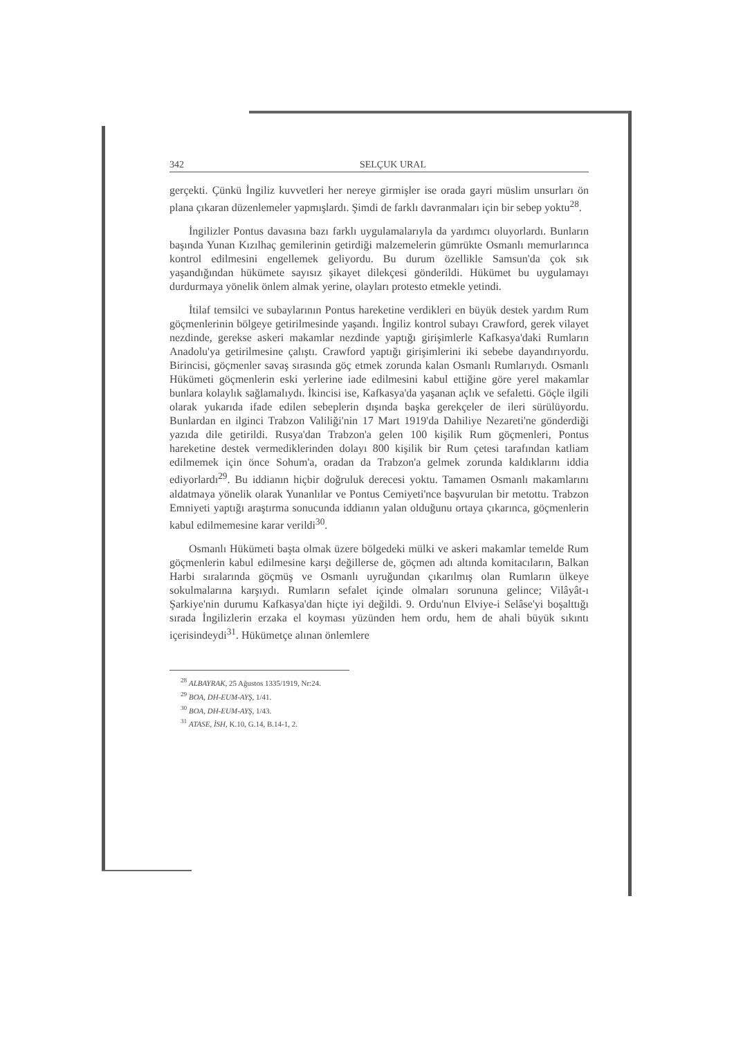342 SELÇUK URAL
gerçekti. Çünkü İngiliz kuvvetleri her nereye girmişler ise orada gayri müslim unsurları ön plana çıkaran düzenlemeler yapmışlardı. Şimdi de farklı davranmaları için bir sebep yoktu<sup>28</sup>.
İngilizler Pontus davasına bazı farklı uygulamalarıyla da yardımcı oluyorlardı. Bunların başında Yunan Kızılhaç gemilerinin getirdiği malzemelerin gümrükte Osmanlı memurlarınca kontrol edilmesini engellemek geliyordu. Bu durum özellikle Samsun'da çok sık yaşandığından hükümete sayısız şikayet dilekçesi gönderildi. Hükümet bu uygulamayı durdurmaya yönelik önlem almak yerine, olayları protesto etmekle yetindi.
İtilaf temsilci ve subaylarının Pontus hareketine verdikleri en büyük destek yardım Rum göçmenlerinin bölgeye getirilmesinde yaşandı. İngiliz kontrol subayı Crawford, gerek vilayet nezdinde, gerekse askeri makamlar nezdinde yaptığı girişimlerle Kafkasya'daki Rumların Anadolu'ya getirilmesine çalıştı. Crawford yaptığı girişimlerini iki sebebe dayandırıyordu. Birincisi, göçmenler savaş sırasında göç etmek zorunda kalan Osmanlı Rumlarıydı. Osmanlı Hükümeti göçmenlerin eski yerlerine iade edilmesini kabul ettiğine göre yerel makamlar bunlara kolaylık sağlamalıydı. İkincisi ise, Kafkasya'da yaşanan açlık ve sefaletti. Göçle ilgili olarak yukarıda ifade edilen sebeplerin dışında başka gerekçeler de ileri sürülüyordu. Bunlardan en ilginci Trabzon Valiliği'nin 17 Mart 1919'da Dahiliye Nezareti'ne gönderdiği yazıda dile getirildi. Rusya'dan Trabzon'a gelen 100 kişilik Rum göçmenleri, Pontus hareketine destek vermediklerinden dolayı 800 kişilik bir Rum çetesi tarafından katliam edilmemek için önce Sohum'a, oradan da Trabzon'a gelmek zorunda kaldıklarını iddia ediyorlardı<sup>29</sup>. Bu iddianın hiçbir doğruluk derecesi yoktu. Tamamen Osmanlı makamlarını aldatmaya yönelik olarak Yunanlılar ve Pontus Cemiyeti'nce başvurulan bir metottu. Trabzon Emniyeti yaptığı araştırma sonucunda iddianın yalan olduğunu ortaya çıkarınca, göçmenlerin kabul edilmemesine karar verildi<sup>30</sup>.
Osmanlı Hükümeti başta olmak üzere bölgedeki mülki ve askeri makamlar temelde Rum göçmenlerin kabul edilmesine karşı değillerse de, göçmen adı altında komitacıların, Balkan Harbi sıralarında göçmüş ve Osmanlı uyruğundan çıkarılmış olan Rumların ülkeye sokulmalarına karşıydı. Rumların sefalet içinde olmaları sorununa gelince; Vilâyât-ı Şarkiye'nin durumu Kafkasya'dan hiçte iyi değildi. 9. Ordu'nun Elviye-i Selâse'yi boşalttığı sırada İngilizlerin erzaka el koyması yüzünden hem ordu, hem de ahali büyük sıkıntı içerisindeydi<sup>31</sup>. Hükümetçe alınan önlemlere
<sup>28</sup> ALBAYRAK, 25 Ağustos 1335/1919, Nr:24.
<sup>29</sup> BOA, DH-EUM-AYŞ, 1/41.
<sup>30</sup> BOA, DH-EUM-AYŞ, 1/43.
<sup>31</sup> ATASE, İSH, K.10, G.14, B.14-1, 2.